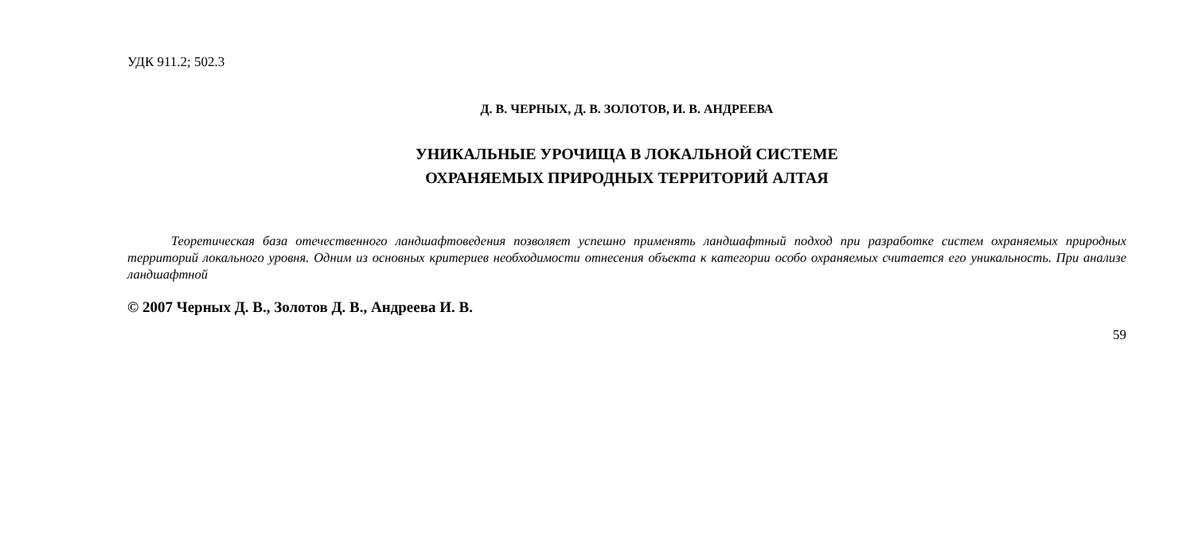УДК 911.2; 502.3
Д. В. ЧЕРНЫХ, Д. В. ЗОЛОТОВ, И. В. АНДРЕЕВА
УНИКАЛЬНЫЕ УРОЧИЩА В ЛОКАЛЬНОЙ СИСТЕМЕ
ОХРАНЯЕМЫХ ПРИРОДНЫХ ТЕРРИТОРИЙ АЛТАЯ
Теоретическая база отечественного ландшафтоведения позволяет успешно применять ландшафтный подход при разработке систем охраняемых природных территорий локального уровня. Одним из основных критериев необхо­димости отнесения объекта к категории особо охраняемых считается его уникальность. При анализе ландшафтной
© 2007 Черных Д. В., Золотов Д. В., Андреева И. В.
59